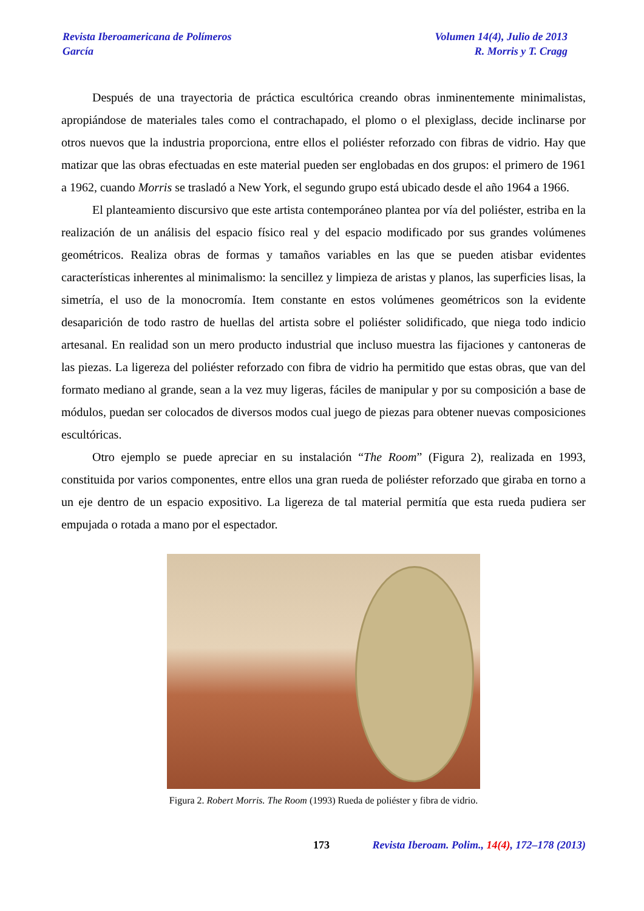Revista Iberoamericana de Polímeros
García
Volumen 14(4), Julio de 2013
R. Morris y T. Cragg
Después de una trayectoria de práctica escultórica creando obras inminentemente minimalistas, apropiándose de materiales tales como el contrachapado, el plomo o el plexiglass, decide inclinarse por otros nuevos que la industria proporciona, entre ellos el poliéster reforzado con fibras de vidrio. Hay que matizar que las obras efectuadas en este material pueden ser englobadas en dos grupos: el primero de 1961 a 1962, cuando Morris se trasladó a New York, el segundo grupo está ubicado desde el año 1964 a 1966.
El planteamiento discursivo que este artista contemporáneo plantea por vía del poliéster, estriba en la realización de un análisis del espacio físico real y del espacio modificado por sus grandes volúmenes geométricos. Realiza obras de formas y tamaños variables en las que se pueden atisbar evidentes características inherentes al minimalismo: la sencillez y limpieza de aristas y planos, las superficies lisas, la simetría, el uso de la monocromía. Item constante en estos volúmenes geométricos son la evidente desaparición de todo rastro de huellas del artista sobre el poliéster solidificado, que niega todo indicio artesanal. En realidad son un mero producto industrial que incluso muestra las fijaciones y cantoneras de las piezas. La ligereza del poliéster reforzado con fibra de vidrio ha permitido que estas obras, que van del formato mediano al grande, sean a la vez muy ligeras, fáciles de manipular y por su composición a base de módulos, puedan ser colocados de diversos modos cual juego de piezas para obtener nuevas composiciones escultóricas.
Otro ejemplo se puede apreciar en su instalación “The Room” (Figura 2), realizada en 1993, constituida por varios componentes, entre ellos una gran rueda de poliéster reforzado que giraba en torno a un eje dentro de un espacio expositivo. La ligereza de tal material permitía que esta rueda pudiera ser empujada o rotada a mano por el espectador.
Figura 2. Robert Morris. The Room (1993) Rueda de poliéster y fibra de vidrio.
173 Revista Iberoam. Polim., 14(4), 172–178 (2013)